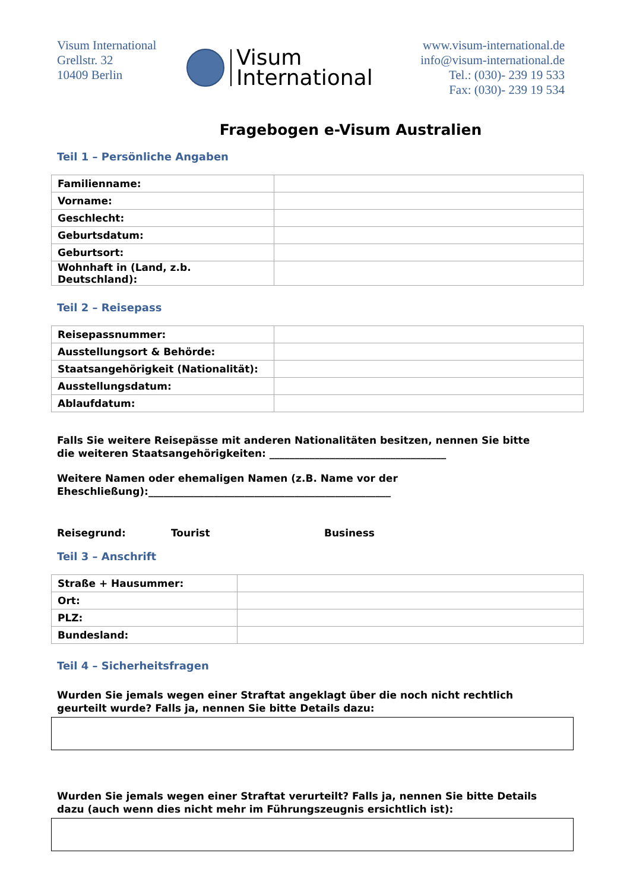Visum International
Grellstr. 32
10409 Berlin
Visum
International
www.visum-international.de
info@visum-international.de
Tel.: (030)- 239 19 533
Fax: (030)- 239 19 534
Fragebogen e-Visum Australien
Teil 1 – Persönliche Angaben
| Familienname: | |
| Vorname: | |
| Geschlecht: | |
| Geburtsdatum: | |
| Geburtsort: | |
| Wohnhaft in (Land, z.b. Deutschland): | |
Teil 2 – Reisepass
| Reisepassnummer: | |
| Ausstellungsort & Behörde: | |
| Staatsangehörigkeit (Nationalität): | |
| Ausstellungsdatum: | |
| Ablaufdatum: | |
Falls Sie weitere Reisepässe mit anderen Nationalitäten besitzen, nennen Sie bitte die weiteren Staatsangehörigkeiten: ___________________________________
Weitere Namen oder ehemaligen Namen (z.B. Name vor der Eheschließung):________________________________________________
Reisegrund: Tourist Business
Teil 3 – Anschrift
| Straße + Hausummer: | |
| Ort: | |
| PLZ: | |
| Bundesland: | |
Teil 4 – Sicherheitsfragen
Wurden Sie jemals wegen einer Straftat angeklagt über die noch nicht rechtlich geurteilt wurde? Falls ja, nennen Sie bitte Details dazu:
Wurden Sie jemals wegen einer Straftat verurteilt? Falls ja, nennen Sie bitte Details dazu (auch wenn dies nicht mehr im Führungszeugnis ersichtlich ist):